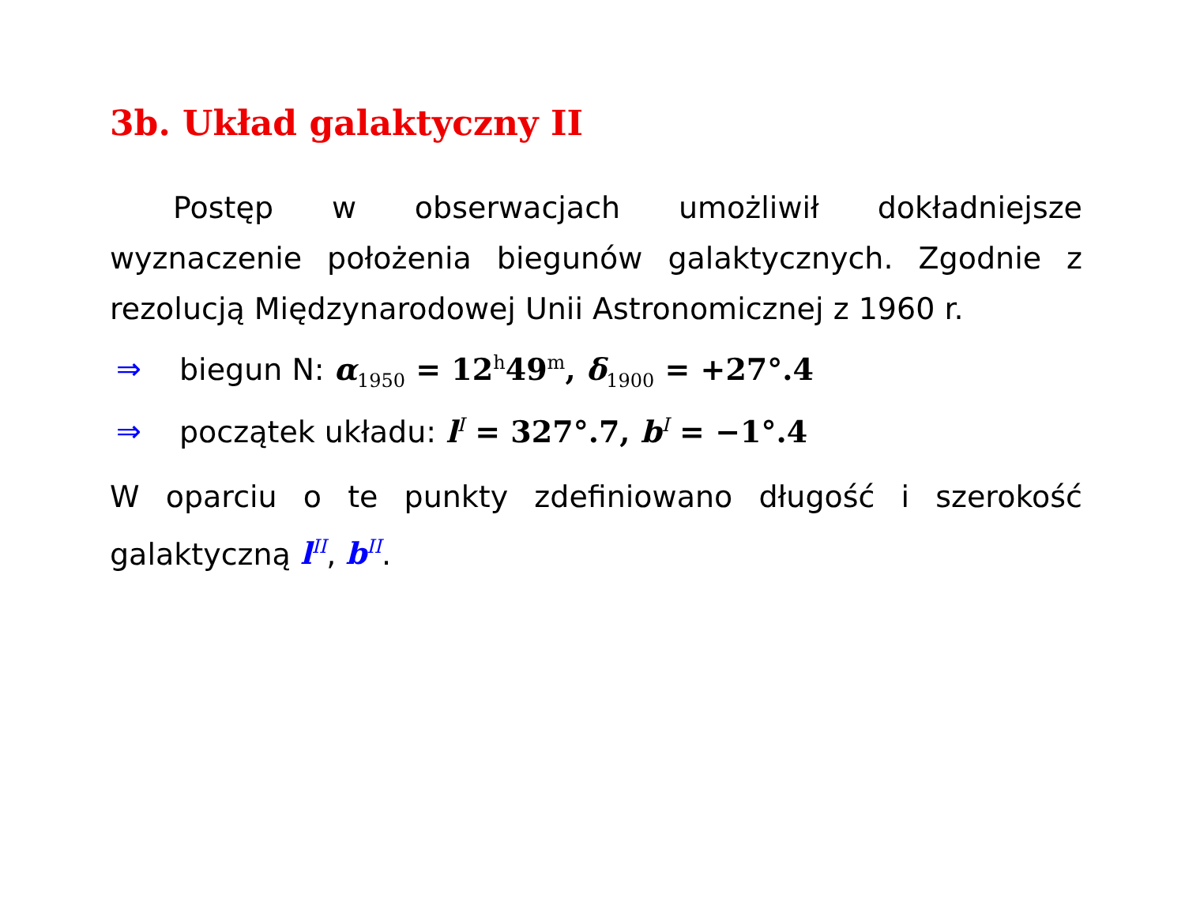3b. Układ galaktyczny II
Postęp w obserwacjach umożliwił dokładniejsze wyznaczenie położenia biegunów galaktycznych. Zgodnie z rezolucją Międzynarodowej Unii Astronomicznej z 1960 r.
⇒ biegun N: α<sub>1950</sub> = 12<sup>h</sup>49<sup>m</sup>, δ<sub>1900</sub> = +27°.4
⇒ początek układu: l<sup>I</sup> = 327°.7, b<sup>I</sup> = −1°.4
W oparciu o te punkty zdefiniowano długość i szerokość galaktyczną l<sup>II</sup>, b<sup>II</sup>.